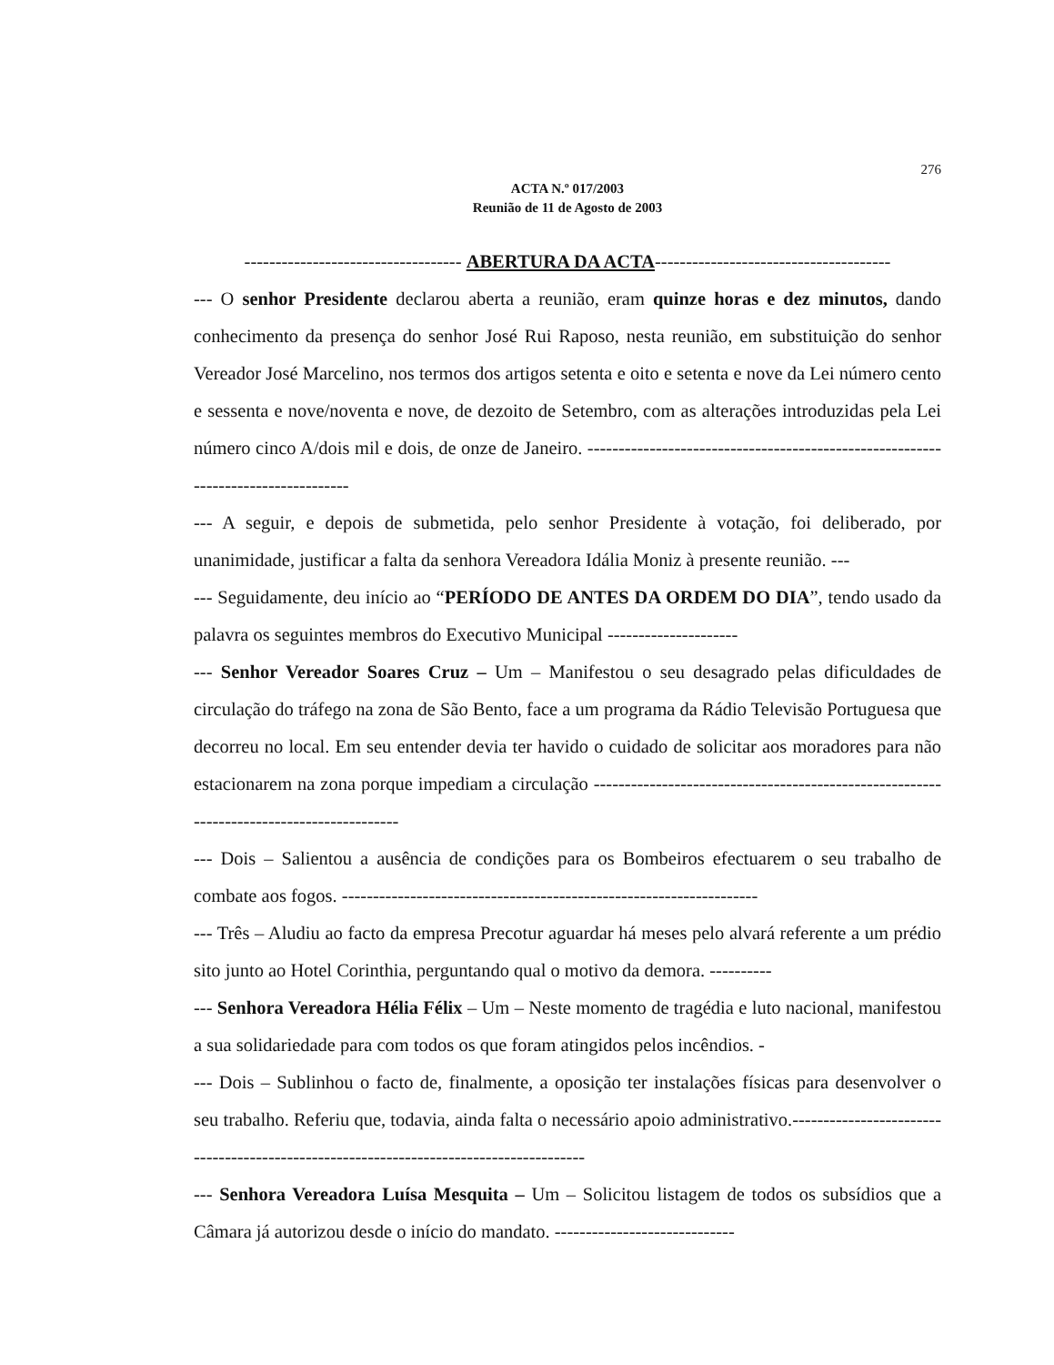276
ACTA N.º 017/2003
Reunião de 11 de Agosto de 2003
----------------------------------- ABERTURA DA ACTA--------------------------------------
--- O senhor Presidente declarou aberta a reunião, eram quinze horas e dez minutos, dando conhecimento da presença do senhor José Rui Raposo, nesta reunião, em substituição do senhor Vereador José Marcelino, nos termos dos artigos setenta e oito e setenta e nove da Lei número cento e sessenta e nove/noventa e nove, de dezoito de Setembro, com as alterações introduzidas pela Lei número cinco A/dois mil e dois, de onze de Janeiro. ----------------------------------------------------------------------------------
--- A seguir, e depois de submetida, pelo senhor Presidente à votação, foi deliberado, por unanimidade, justificar a falta da senhora Vereadora Idália Moniz à presente reunião. ---
--- Seguidamente, deu início ao “PERÍODO DE ANTES DA ORDEM DO DIA”, tendo usado da palavra os seguintes membros do Executivo Municipal ---------------------
--- Senhor Vereador Soares Cruz – Um – Manifestou o seu desagrado pelas dificuldades de circulação do tráfego na zona de São Bento, face a um programa da Rádio Televisão Portuguesa que decorreu no local. Em seu entender devia ter havido o cuidado de solicitar aos moradores para não estacionarem na zona porque impediam a circulação -----------------------------------------------------------------------------------------
--- Dois – Salientou a ausência de condições para os Bombeiros efectuarem o seu trabalho de combate aos fogos. -------------------------------------------------------------------
--- Três – Aludiu ao facto da empresa Precotur aguardar há meses pelo alvará referente a um prédio sito junto ao Hotel Corinthia, perguntando qual o motivo da demora. ----------
--- Senhora Vereadora Hélia Félix – Um – Neste momento de tragédia e luto nacional, manifestou a sua solidariedade para com todos os que foram atingidos pelos incêndios. -
--- Dois – Sublinhou o facto de, finalmente, a oposição ter instalações físicas para desenvolver o seu trabalho. Referiu que, todavia, ainda falta o necessário apoio administrativo.---------------------------------------------------------------------------------------
--- Senhora Vereadora Luísa Mesquita – Um – Solicitou listagem de todos os subsídios que a Câmara já autorizou desde o início do mandato. -----------------------------